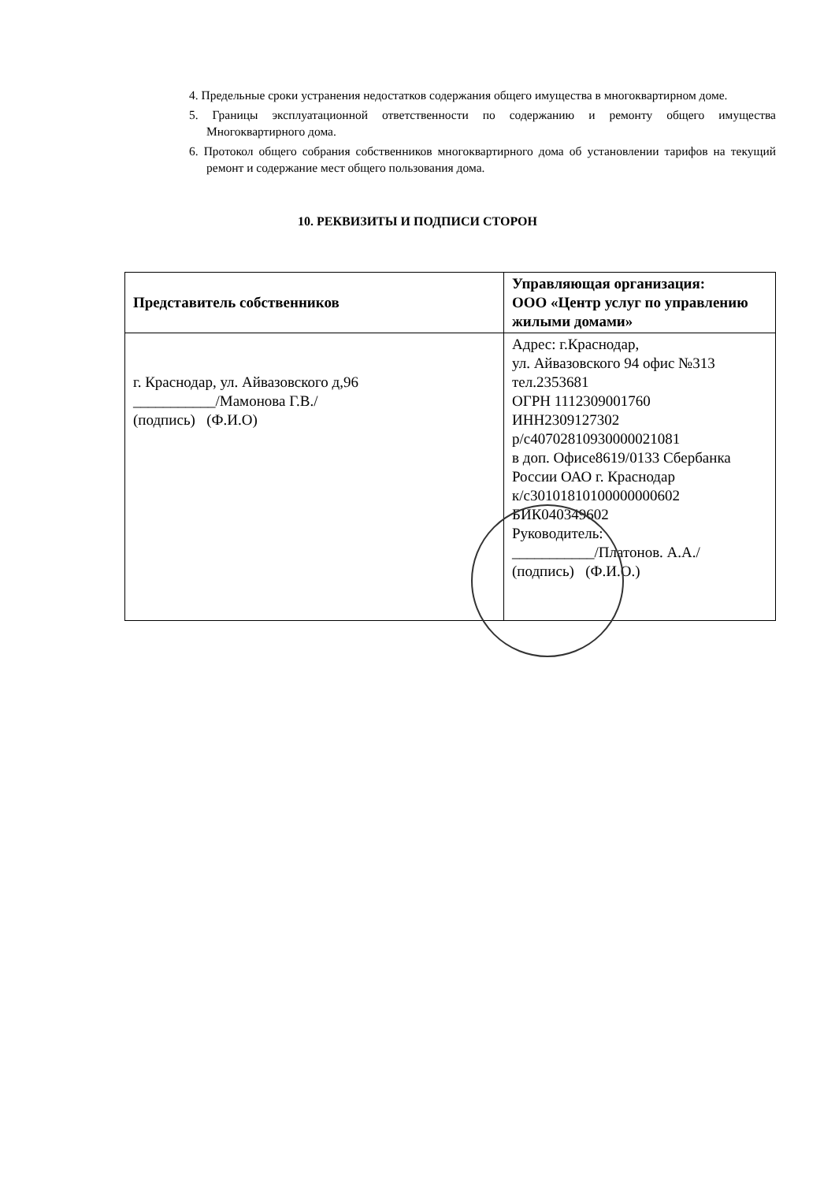4. Предельные сроки устранения недостатков содержания общего имущества в многоквартирном доме.
5. Границы эксплуатационной ответственности по содержанию и ремонту общего имущества Многоквартирного дома.
6. Протокол общего собрания собственников многоквартирного дома об установлении тарифов на текущий ремонт и содержание мест общего пользования дома.
10. РЕКВИЗИТЫ И ПОДПИСИ СТОРОН
| Представитель собственников | Управляющая организация: ООО «Центр услуг по управлению жилыми домами» |
| --- | --- |
| г. Краснодар, ул. Айвазовского д,96 ___________/Мамонова Г.В./ (подпись) (Ф.И.О) | Адрес: г.Краснодар, ул. Айвазовского 94 офис №313 тел.2353681 ОГРН 1112309001760 ИНН2309127302 р/с40702810930000021081 в доп. Офисе8619/0133 Сбербанка России ОАО г. Краснодар к/с30101810100000000602 БИК040349602 Руководитель: ___________/Платонов. А.А./ (подпись) (Ф.И.О.) |